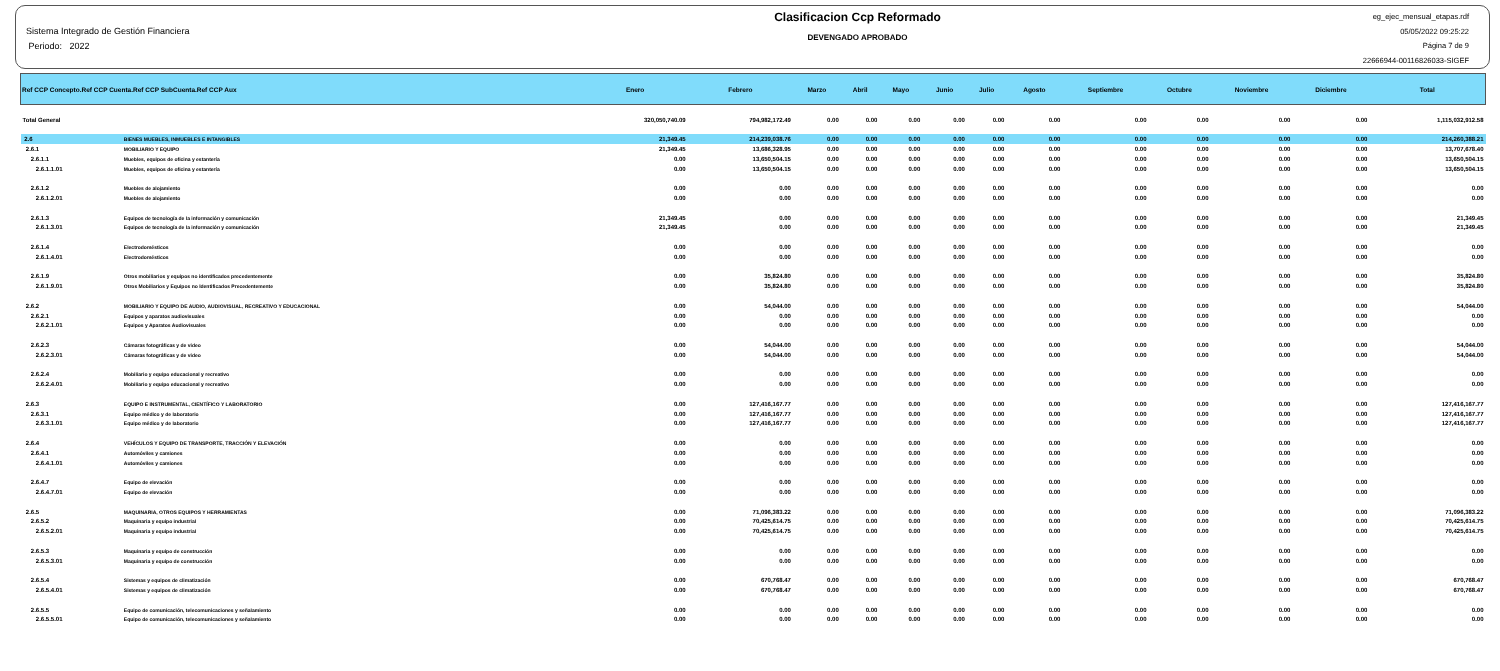Sistema Integrado de Gestión Financiera
Periodo: 2022
Clasificacion Ccp Reformado
DEVENGADO APROBADO
eg_ejec_mensual_etapas.rdf
05/05/2022 09:25:22
Página 7 de 9
22666944-00116826033-SIGEF
| Ref CCP Concepto.Ref CCP Cuenta.Ref CCP SubCuenta.Ref CCP Aux | | Enero | Febrero | Marzo | Abril | Mayo | Junio | Julio | Agosto | Septiembre | Octubre | Noviembre | Diciembre | Total |
| --- | --- | --- | --- | --- | --- | --- | --- | --- | --- | --- | --- | --- | --- | --- |
| Total General | | 320,050,740.09 | 794,982,172.49 | 0.00 | 0.00 | 0.00 | 0.00 | 0.00 | 0.00 | 0.00 | 0.00 | 0.00 | 0.00 | 1,115,032,912.58 |
| 2.6 | BIENES MUEBLES, INMUEBLES E INTANGIBLES | 21,349.45 | 214,239,038.76 | 0.00 | 0.00 | 0.00 | 0.00 | 0.00 | 0.00 | 0.00 | 0.00 | 0.00 | 0.00 | 214,260,388.21 |
| 2.6.1 | MOBILIARIO Y EQUIPO | 21,349.45 | 13,686,328.95 | 0.00 | 0.00 | 0.00 | 0.00 | 0.00 | 0.00 | 0.00 | 0.00 | 0.00 | 0.00 | 13,707,678.40 |
| 2.6.1.1 | Muebles, equipos de oficina y estantería | 0.00 | 13,650,504.15 | 0.00 | 0.00 | 0.00 | 0.00 | 0.00 | 0.00 | 0.00 | 0.00 | 0.00 | 0.00 | 13,650,504.15 |
| 2.6.1.1.01 | Muebles, equipos de oficina y estantería | 0.00 | 13,650,504.15 | 0.00 | 0.00 | 0.00 | 0.00 | 0.00 | 0.00 | 0.00 | 0.00 | 0.00 | 0.00 | 13,650,504.15 |
| 2.6.1.2 | Muebles de alojamiento | 0.00 | 0.00 | 0.00 | 0.00 | 0.00 | 0.00 | 0.00 | 0.00 | 0.00 | 0.00 | 0.00 | 0.00 | 0.00 |
| 2.6.1.2.01 | Muebles de alojamiento | 0.00 | 0.00 | 0.00 | 0.00 | 0.00 | 0.00 | 0.00 | 0.00 | 0.00 | 0.00 | 0.00 | 0.00 | 0.00 |
| 2.6.1.3 | Equipos de tecnología de la información y comunicación | 21,349.45 | 0.00 | 0.00 | 0.00 | 0.00 | 0.00 | 0.00 | 0.00 | 0.00 | 0.00 | 0.00 | 0.00 | 21,349.45 |
| 2.6.1.3.01 | Equipos de tecnología de la información y comunicación | 21,349.45 | 0.00 | 0.00 | 0.00 | 0.00 | 0.00 | 0.00 | 0.00 | 0.00 | 0.00 | 0.00 | 0.00 | 21,349.45 |
| 2.6.1.4 | Electrodomésticos | 0.00 | 0.00 | 0.00 | 0.00 | 0.00 | 0.00 | 0.00 | 0.00 | 0.00 | 0.00 | 0.00 | 0.00 | 0.00 |
| 2.6.1.4.01 | Electrodomésticos | 0.00 | 0.00 | 0.00 | 0.00 | 0.00 | 0.00 | 0.00 | 0.00 | 0.00 | 0.00 | 0.00 | 0.00 | 0.00 |
| 2.6.1.9 | Otros mobiliarios y equipos no identificados precedentemente | 0.00 | 35,824.80 | 0.00 | 0.00 | 0.00 | 0.00 | 0.00 | 0.00 | 0.00 | 0.00 | 0.00 | 0.00 | 35,824.80 |
| 2.6.1.9.01 | Otros Mobiliarios y Equipos no Identificados Precedentemente | 0.00 | 35,824.80 | 0.00 | 0.00 | 0.00 | 0.00 | 0.00 | 0.00 | 0.00 | 0.00 | 0.00 | 0.00 | 35,824.80 |
| 2.6.2 | MOBILIARIO Y EQUIPO DE AUDIO, AUDIOVISUAL, RECREATIVO Y EDUCACIONAL | 0.00 | 54,044.00 | 0.00 | 0.00 | 0.00 | 0.00 | 0.00 | 0.00 | 0.00 | 0.00 | 0.00 | 0.00 | 54,044.00 |
| 2.6.2.1 | Equipos y aparatos audiovisuales | 0.00 | 0.00 | 0.00 | 0.00 | 0.00 | 0.00 | 0.00 | 0.00 | 0.00 | 0.00 | 0.00 | 0.00 | 0.00 |
| 2.6.2.1.01 | Equipos y Aparatos Audiovisuales | 0.00 | 0.00 | 0.00 | 0.00 | 0.00 | 0.00 | 0.00 | 0.00 | 0.00 | 0.00 | 0.00 | 0.00 | 0.00 |
| 2.6.2.3 | Cámaras fotográficas y de video | 0.00 | 54,044.00 | 0.00 | 0.00 | 0.00 | 0.00 | 0.00 | 0.00 | 0.00 | 0.00 | 0.00 | 0.00 | 54,044.00 |
| 2.6.2.3.01 | Cámaras fotográficas y de video | 0.00 | 54,044.00 | 0.00 | 0.00 | 0.00 | 0.00 | 0.00 | 0.00 | 0.00 | 0.00 | 0.00 | 0.00 | 54,044.00 |
| 2.6.2.4 | Mobiliario y equipo educacional y recreativo | 0.00 | 0.00 | 0.00 | 0.00 | 0.00 | 0.00 | 0.00 | 0.00 | 0.00 | 0.00 | 0.00 | 0.00 | 0.00 |
| 2.6.2.4.01 | Mobiliario y equipo educacional y recreativo | 0.00 | 0.00 | 0.00 | 0.00 | 0.00 | 0.00 | 0.00 | 0.00 | 0.00 | 0.00 | 0.00 | 0.00 | 0.00 |
| 2.6.3 | EQUIPO E INSTRUMENTAL, CIENTÍFICO Y LABORATORIO | 0.00 | 127,416,167.77 | 0.00 | 0.00 | 0.00 | 0.00 | 0.00 | 0.00 | 0.00 | 0.00 | 0.00 | 0.00 | 127,416,167.77 |
| 2.6.3.1 | Equipo médico y de laboratorio | 0.00 | 127,416,167.77 | 0.00 | 0.00 | 0.00 | 0.00 | 0.00 | 0.00 | 0.00 | 0.00 | 0.00 | 0.00 | 127,416,167.77 |
| 2.6.3.1.01 | Equipo médico y de laboratorio | 0.00 | 127,416,167.77 | 0.00 | 0.00 | 0.00 | 0.00 | 0.00 | 0.00 | 0.00 | 0.00 | 0.00 | 0.00 | 127,416,167.77 |
| 2.6.4 | VEHÍCULOS Y EQUIPO DE TRANSPORTE, TRACCIÓN Y ELEVACIÓN | 0.00 | 0.00 | 0.00 | 0.00 | 0.00 | 0.00 | 0.00 | 0.00 | 0.00 | 0.00 | 0.00 | 0.00 | 0.00 |
| 2.6.4.1 | Automóviles y camiones | 0.00 | 0.00 | 0.00 | 0.00 | 0.00 | 0.00 | 0.00 | 0.00 | 0.00 | 0.00 | 0.00 | 0.00 | 0.00 |
| 2.6.4.1.01 | Automóviles y camiones | 0.00 | 0.00 | 0.00 | 0.00 | 0.00 | 0.00 | 0.00 | 0.00 | 0.00 | 0.00 | 0.00 | 0.00 | 0.00 |
| 2.6.4.7 | Equipo de elevación | 0.00 | 0.00 | 0.00 | 0.00 | 0.00 | 0.00 | 0.00 | 0.00 | 0.00 | 0.00 | 0.00 | 0.00 | 0.00 |
| 2.6.4.7.01 | Equipo de elevación | 0.00 | 0.00 | 0.00 | 0.00 | 0.00 | 0.00 | 0.00 | 0.00 | 0.00 | 0.00 | 0.00 | 0.00 | 0.00 |
| 2.6.5 | MAQUINARIA, OTROS EQUIPOS Y HERRAMIENTAS | 0.00 | 71,096,383.22 | 0.00 | 0.00 | 0.00 | 0.00 | 0.00 | 0.00 | 0.00 | 0.00 | 0.00 | 0.00 | 71,096,383.22 |
| 2.6.5.2 | Maquinaria y equipo industrial | 0.00 | 70,425,614.75 | 0.00 | 0.00 | 0.00 | 0.00 | 0.00 | 0.00 | 0.00 | 0.00 | 0.00 | 0.00 | 70,425,614.75 |
| 2.6.5.2.01 | Maquinaria y equipo industrial | 0.00 | 70,425,614.75 | 0.00 | 0.00 | 0.00 | 0.00 | 0.00 | 0.00 | 0.00 | 0.00 | 0.00 | 0.00 | 70,425,614.75 |
| 2.6.5.3 | Maquinaria y equipo de construcción | 0.00 | 0.00 | 0.00 | 0.00 | 0.00 | 0.00 | 0.00 | 0.00 | 0.00 | 0.00 | 0.00 | 0.00 | 0.00 |
| 2.6.5.3.01 | Maquinaria y equipo de construcción | 0.00 | 0.00 | 0.00 | 0.00 | 0.00 | 0.00 | 0.00 | 0.00 | 0.00 | 0.00 | 0.00 | 0.00 | 0.00 |
| 2.6.5.4 | Sistemas y equipos de climatización | 0.00 | 670,768.47 | 0.00 | 0.00 | 0.00 | 0.00 | 0.00 | 0.00 | 0.00 | 0.00 | 0.00 | 0.00 | 670,768.47 |
| 2.6.5.4.01 | Sistemas y equipos de climatización | 0.00 | 670,768.47 | 0.00 | 0.00 | 0.00 | 0.00 | 0.00 | 0.00 | 0.00 | 0.00 | 0.00 | 0.00 | 670,768.47 |
| 2.6.5.5 | Equipo de comunicación, telecomunicaciones y señalamiento | 0.00 | 0.00 | 0.00 | 0.00 | 0.00 | 0.00 | 0.00 | 0.00 | 0.00 | 0.00 | 0.00 | 0.00 | 0.00 |
| 2.6.5.5.01 | Equipo de comunicación, telecomunicaciones y señalamiento | 0.00 | 0.00 | 0.00 | 0.00 | 0.00 | 0.00 | 0.00 | 0.00 | 0.00 | 0.00 | 0.00 | 0.00 | 0.00 |